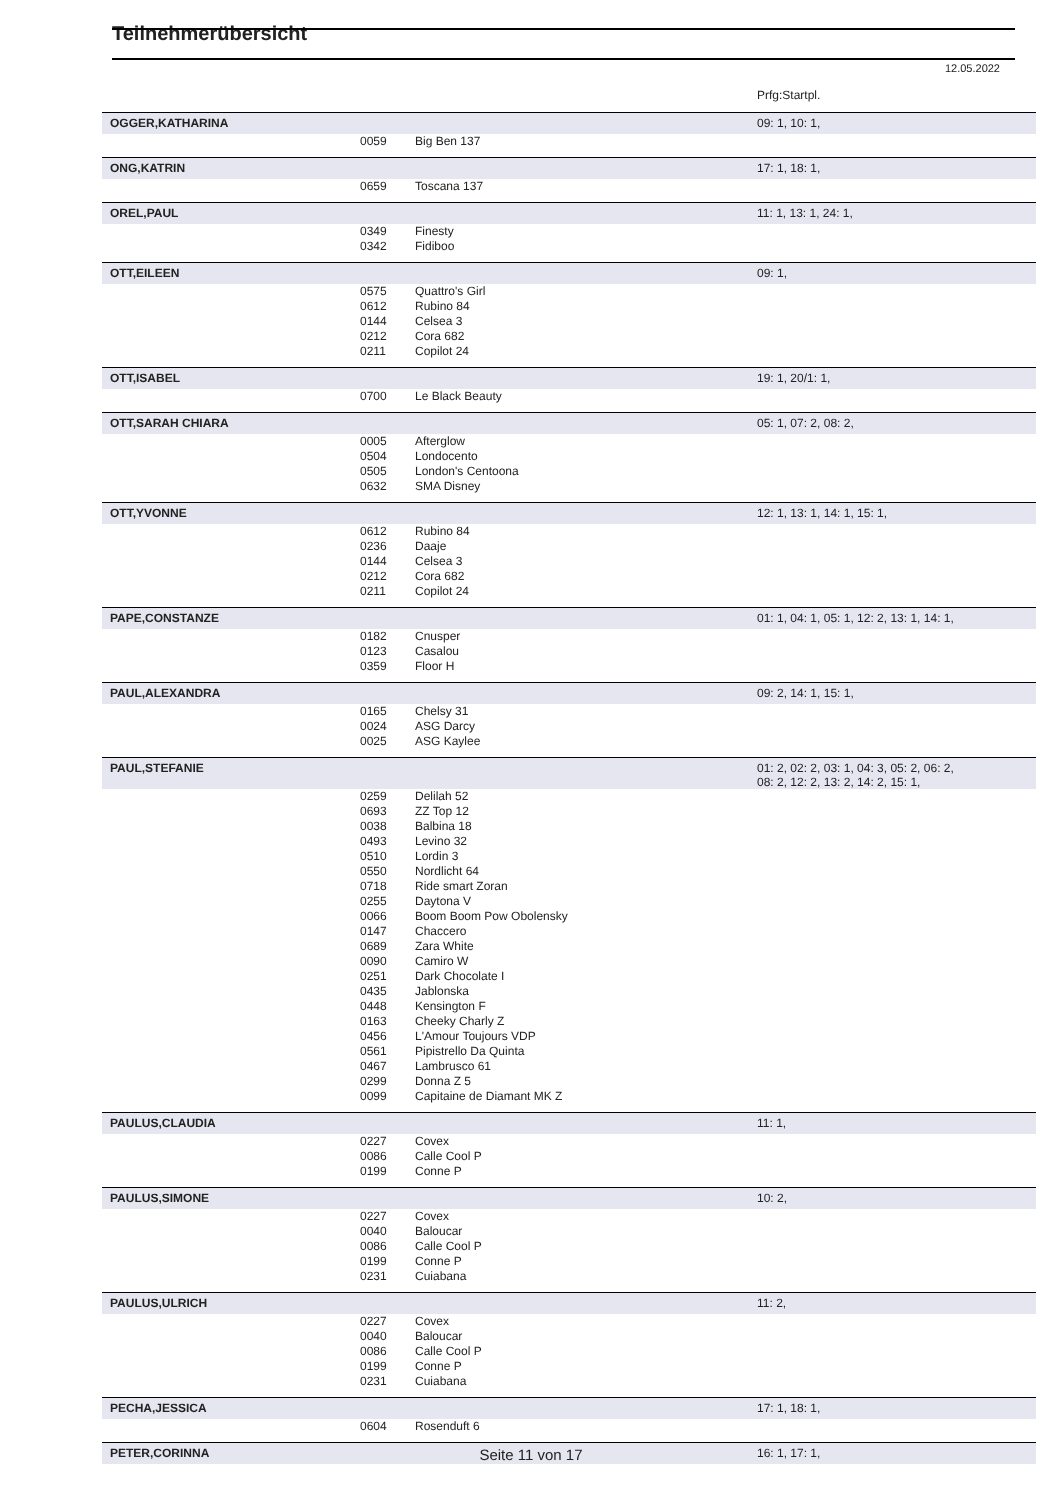Teilnehmerübersicht
12.05.2022
| | | | Prfg:Startpl. |
| OGGER,KATHARINA | | | 09: 1, 10: 1, |
| | 0059 | Big Ben 137 | |
| ONG,KATRIN | | | 17: 1, 18: 1, |
| | 0659 | Toscana 137 | |
| OREL,PAUL | | | 11: 1, 13: 1, 24: 1, |
| | 0349 | Finesty | |
| | 0342 | Fidiboo | |
| OTT,EILEEN | | | 09: 1, |
| | 0575 | Quattro's Girl | |
| | 0612 | Rubino 84 | |
| | 0144 | Celsea 3 | |
| | 0212 | Cora 682 | |
| | 0211 | Copilot 24 | |
| OTT,ISABEL | | | 19: 1, 20/1: 1, |
| | 0700 | Le Black Beauty | |
| OTT,SARAH CHIARA | | | 05: 1, 07: 2, 08: 2, |
| | 0005 | Afterglow | |
| | 0504 | Londocento | |
| | 0505 | London's Centoona | |
| | 0632 | SMA Disney | |
| OTT,YVONNE | | | 12: 1, 13: 1, 14: 1, 15: 1, |
| | 0612 | Rubino 84 | |
| | 0236 | Daaje | |
| | 0144 | Celsea 3 | |
| | 0212 | Cora 682 | |
| | 0211 | Copilot 24 | |
| PAPE,CONSTANZE | | | 01: 1, 04: 1, 05: 1, 12: 2, 13: 1, 14: 1, |
| | 0182 | Cnusper | |
| | 0123 | Casalou | |
| | 0359 | Floor H | |
| PAUL,ALEXANDRA | | | 09: 2, 14: 1, 15: 1, |
| | 0165 | Chelsy 31 | |
| | 0024 | ASG Darcy | |
| | 0025 | ASG Kaylee | |
| PAUL,STEFANIE | | | 01: 2, 02: 2, 03: 1, 04: 3, 05: 2, 06: 2, 08: 2, 12: 2, 13: 2, 14: 2, 15: 1, |
| | 0259 | Delilah 52 | |
| | 0693 | ZZ Top 12 | |
| | 0038 | Balbina 18 | |
| | 0493 | Levino 32 | |
| | 0510 | Lordin 3 | |
| | 0550 | Nordlicht 64 | |
| | 0718 | Ride smart Zoran | |
| | 0255 | Daytona V | |
| | 0066 | Boom Boom Pow Obolensky | |
| | 0147 | Chaccero | |
| | 0689 | Zara White | |
| | 0090 | Camiro W | |
| | 0251 | Dark Chocolate I | |
| | 0435 | Jablonska | |
| | 0448 | Kensington F | |
| | 0163 | Cheeky Charly Z | |
| | 0456 | L'Amour Toujours VDP | |
| | 0561 | Pipistrello Da Quinta | |
| | 0467 | Lambrusco 61 | |
| | 0299 | Donna Z 5 | |
| | 0099 | Capitaine de Diamant MK Z | |
| PAULUS,CLAUDIA | | | 11: 1, |
| | 0227 | Covex | |
| | 0086 | Calle Cool P | |
| | 0199 | Conne P | |
| PAULUS,SIMONE | | | 10: 2, |
| | 0227 | Covex | |
| | 0040 | Baloucar | |
| | 0086 | Calle Cool P | |
| | 0199 | Conne P | |
| | 0231 | Cuiabana | |
| PAULUS,ULRICH | | | 11: 2, |
| | 0227 | Covex | |
| | 0040 | Baloucar | |
| | 0086 | Calle Cool P | |
| | 0199 | Conne P | |
| | 0231 | Cuiabana | |
| PECHA,JESSICA | | | 17: 1, 18: 1, |
| | 0604 | Rosenduft 6 | |
| PETER,CORINNA | | | 16: 1, 17: 1, |
Seite 11 von 17